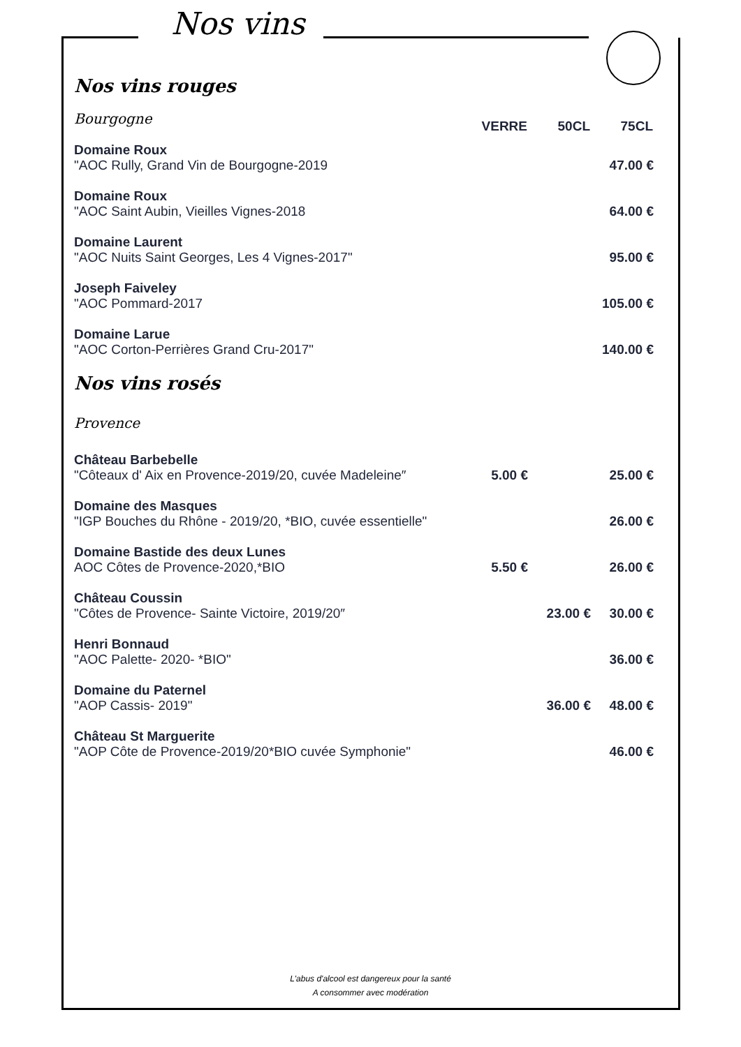Nos vins
Nos vins rouges
| Bourgogne | VERRE | 50CL | 75CL |
| Domaine Roux "AOC Rully, Grand Vin de Bourgogne-2019 | | | 47.00 € |
| Domaine Roux "AOC Saint Aubin, Vieilles Vignes-2018 | | | 64.00 € |
| Domaine Laurent "AOC Nuits Saint Georges, Les 4 Vignes-2017" | | | 95.00 € |
| Joseph Faiveley "AOC Pommard-2017 | | | 105.00 € |
| Domaine Larue "AOC Corton-Perrières Grand Cru-2017" | | | 140.00 € |
Nos vins rosés
Provence
| Château Barbebelle "Côteaux d' Aix en Provence-2019/20, cuvée Madeleine″ | 5.00 € | | 25.00 € |
| Domaine des Masques "IGP Bouches du Rhône - 2019/20, *BIO, cuvée essentielle" | | | 26.00 € |
| Domaine Bastide des deux Lunes AOC Côtes de Provence-2020,*BIO | 5.50 € | | 26.00 € |
| Château Coussin "Côtes de Provence- Sainte Victoire, 2019/20″ | | 23.00 € | 30.00 € |
| Henri Bonnaud "AOC Palette- 2020- *BIO" | | | 36.00 € |
| Domaine du Paternel "AOP Cassis- 2019" | | 36.00 € | 48.00 € |
| Château St Marguerite "AOP Côte de Provence-2019/20*BIO cuvée Symphonie" | | | 46.00 € |
L'abus d'alcool est dangereux pour la santé
A consommer avec modération